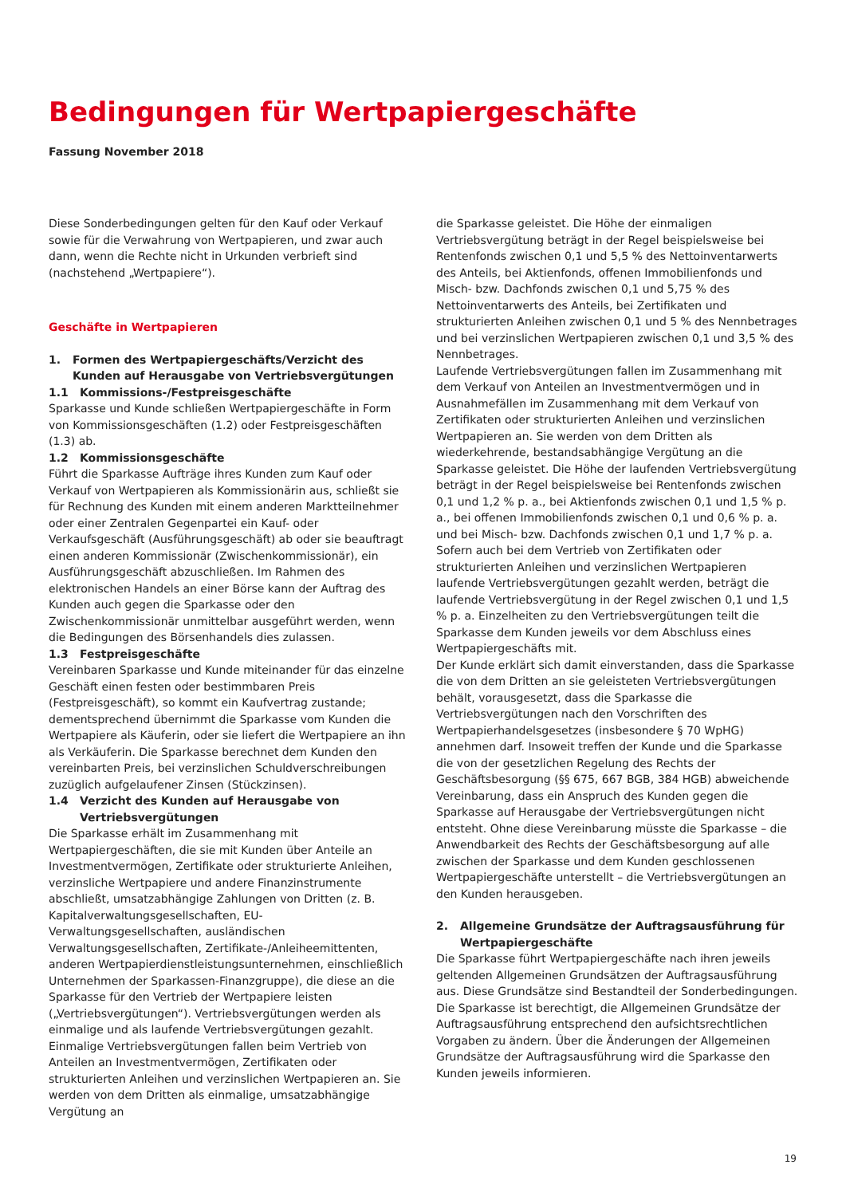Bedingungen für Wertpapiergeschäfte
Fassung November 2018
Diese Sonderbedingungen gelten für den Kauf oder Verkauf sowie für die Verwahrung von Wertpapieren, und zwar auch dann, wenn die Rechte nicht in Urkunden verbrieft sind (nachstehend „Wertpapiere“).
Geschäfte in Wertpapieren
1. Formen des Wertpapiergeschäfts/Verzicht des Kunden auf Herausgabe von Vertriebsvergütungen
1.1 Kommissions-/Festpreisgeschäfte
Sparkasse und Kunde schließen Wertpapiergeschäfte in Form von Kommissionsgeschäften (1.2) oder Festpreisgeschäften (1.3) ab.
1.2 Kommissionsgeschäfte
Führt die Sparkasse Aufträge ihres Kunden zum Kauf oder Verkauf von Wertpapieren als Kommissionärin aus, schließt sie für Rechnung des Kunden mit einem anderen Marktteilnehmer oder einer Zentralen Gegenpartei ein Kauf- oder Verkaufsgeschäft (Ausführungsgeschäft) ab oder sie beauftragt einen anderen Kommissionär (Zwischenkommissionär), ein Ausführungsgeschäft abzuschließen. Im Rahmen des elektronischen Handels an einer Börse kann der Auftrag des Kunden auch gegen die Sparkasse oder den Zwischenkommissionär unmittelbar ausgeführt werden, wenn die Bedingungen des Börsenhandels dies zulassen.
1.3 Festpreisgeschäfte
Vereinbaren Sparkasse und Kunde miteinander für das einzelne Geschäft einen festen oder bestimmbaren Preis (Festpreisgeschäft), so kommt ein Kaufvertrag zustande; dementsprechend übernimmt die Sparkasse vom Kunden die Wertpapiere als Käuferin, oder sie liefert die Wertpapiere an ihn als Verkäuferin. Die Sparkasse berechnet dem Kunden den vereinbarten Preis, bei verzinslichen Schuldverschreibungen zuzüglich aufgelaufener Zinsen (Stückzinsen).
1.4 Verzicht des Kunden auf Herausgabe von Vertriebsvergütungen
Die Sparkasse erhält im Zusammenhang mit Wertpapiergeschäften, die sie mit Kunden über Anteile an Investmentvermögen, Zertifikate oder strukturierte Anleihen, verzinsliche Wertpapiere und andere Finanzinstrumente abschließt, umsatzabhängige Zahlungen von Dritten (z. B. Kapitalverwaltungsgesellschaften, EU-Verwaltungsgesellschaften, ausländischen Verwaltungsgesellschaften, Zertifikate-/Anleiheemittenten, anderen Wertpapierdienstleistungsunternehmen, einschließlich Unternehmen der Sparkassen-Finanzgruppe), die diese an die Sparkasse für den Vertrieb der Wertpapiere leisten („Vertriebsvergütungen“). Vertriebsvergütungen werden als einmalige und als laufende Vertriebsvergütungen gezahlt.
Einmalige Vertriebsvergütungen fallen beim Vertrieb von Anteilen an Investmentvermögen, Zertifikaten oder strukturierten Anleihen und verzinslichen Wertpapieren an. Sie werden von dem Dritten als einmalige, umsatzabhängige Vergütung an
die Sparkasse geleistet. Die Höhe der einmaligen Vertriebsvergütung beträgt in der Regel beispielsweise bei Rentenfonds zwischen 0,1 und 5,5 % des Nettoinventarwerts des Anteils, bei Aktienfonds, offenen Immobilienfonds und Misch- bzw. Dachfonds zwischen 0,1 und 5,75 % des Nettoinventarwerts des Anteils, bei Zertifikaten und strukturierten Anleihen zwischen 0,1 und 5 % des Nennbetrages und bei verzinslichen Wertpapieren zwischen 0,1 und 3,5 % des Nennbetrages.
Laufende Vertriebsvergütungen fallen im Zusammenhang mit dem Verkauf von Anteilen an Investmentvermögen und in Ausnahmefällen im Zusammenhang mit dem Verkauf von Zertifikaten oder strukturierten Anleihen und verzinslichen Wertpapieren an. Sie werden von dem Dritten als wiederkehrende, bestandsabhängige Vergütung an die Sparkasse geleistet. Die Höhe der laufenden Vertriebsvergütung beträgt in der Regel beispielsweise bei Rentenfonds zwischen 0,1 und 1,2 % p. a., bei Aktienfonds zwischen 0,1 und 1,5 % p. a., bei offenen Immobilienfonds zwischen 0,1 und 0,6 % p. a. und bei Misch- bzw. Dachfonds zwischen 0,1 und 1,7 % p. a. Sofern auch bei dem Vertrieb von Zertifikaten oder strukturierten Anleihen und verzinslichen Wertpapieren laufende Vertriebsvergütungen gezahlt werden, beträgt die laufende Vertriebsvergütung in der Regel zwischen 0,1 und 1,5 % p. a. Einzelheiten zu den Vertriebsvergütungen teilt die Sparkasse dem Kunden jeweils vor dem Abschluss eines Wertpapiergeschäfts mit.
Der Kunde erklärt sich damit einverstanden, dass die Sparkasse die von dem Dritten an sie geleisteten Vertriebsvergütungen behält, vorausgesetzt, dass die Sparkasse die Vertriebsvergütungen nach den Vorschriften des Wertpapierhandelsgesetzes (insbesondere § 70 WpHG) annehmen darf. Insoweit treffen der Kunde und die Sparkasse die von der gesetzlichen Regelung des Rechts der Geschäftsbesorgung (§§ 675, 667 BGB, 384 HGB) abweichende Vereinbarung, dass ein Anspruch des Kunden gegen die Sparkasse auf Herausgabe der Vertriebsvergütungen nicht entsteht. Ohne diese Vereinbarung müsste die Sparkasse – die Anwendbarkeit des Rechts der Geschäftsbesorgung auf alle zwischen der Sparkasse und dem Kunden geschlossenen Wertpapiergeschäfte unterstellt – die Vertriebsvergütungen an den Kunden herausgeben.
2. Allgemeine Grundsätze der Auftragsausführung für Wertpapiergeschäfte
Die Sparkasse führt Wertpapiergeschäfte nach ihren jeweils geltenden Allgemeinen Grundsätzen der Auftragsausführung aus. Diese Grundsätze sind Bestandteil der Sonderbedingungen. Die Sparkasse ist berechtigt, die Allgemeinen Grundsätze der Auftragsausführung entsprechend den aufsichtsrechtlichen Vorgaben zu ändern. Über die Änderungen der Allgemeinen Grundsätze der Auftragsausführung wird die Sparkasse den Kunden jeweils informieren.
19